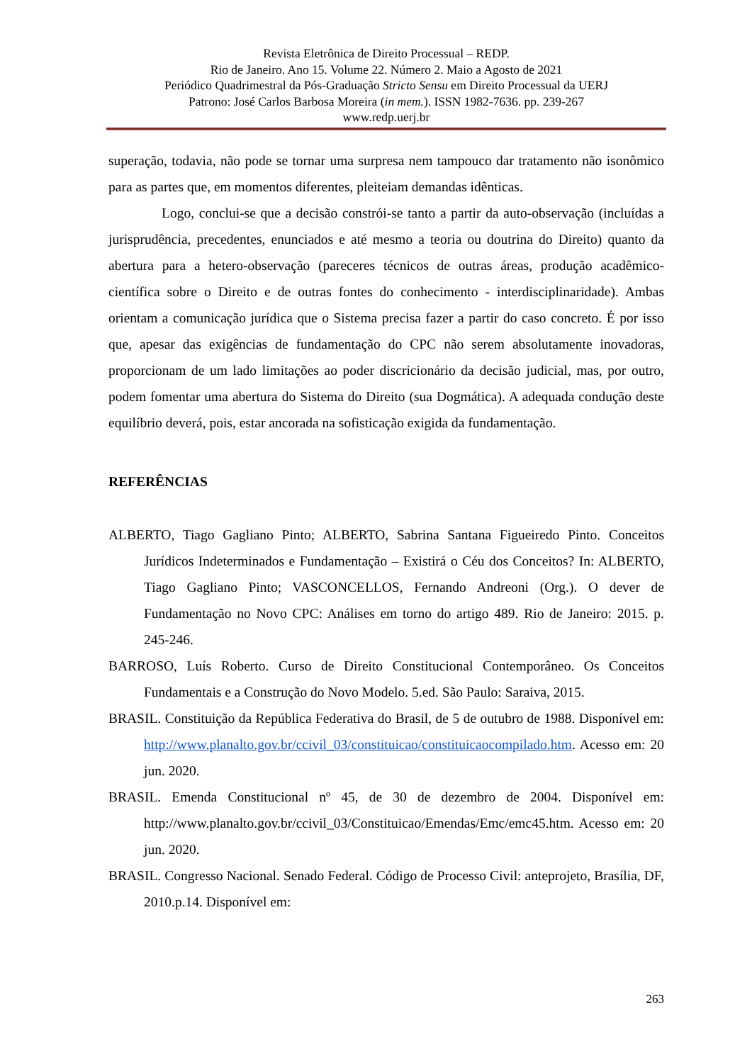Revista Eletrônica de Direito Processual – REDP.
Rio de Janeiro. Ano 15. Volume 22. Número 2. Maio a Agosto de 2021
Periódico Quadrimestral da Pós-Graduação Stricto Sensu em Direito Processual da UERJ
Patrono: José Carlos Barbosa Moreira (in mem.). ISSN 1982-7636. pp. 239-267
www.redp.uerj.br
superação, todavia, não pode se tornar uma surpresa nem tampouco dar tratamento não isonômico para as partes que, em momentos diferentes, pleiteiam demandas idênticas.
Logo, conclui-se que a decisão constrói-se tanto a partir da auto-observação (incluídas a jurisprudência, precedentes, enunciados e até mesmo a teoria ou doutrina do Direito) quanto da abertura para a hetero-observação (pareceres técnicos de outras áreas, produção acadêmico-científica sobre o Direito e de outras fontes do conhecimento - interdisciplinaridade). Ambas orientam a comunicação jurídica que o Sistema precisa fazer a partir do caso concreto. É por isso que, apesar das exigências de fundamentação do CPC não serem absolutamente inovadoras, proporcionam de um lado limitações ao poder discricionário da decisão judicial, mas, por outro, podem fomentar uma abertura do Sistema do Direito (sua Dogmática). A adequada condução deste equilíbrio deverá, pois, estar ancorada na sofisticação exigida da fundamentação.
REFERÊNCIAS
ALBERTO, Tiago Gagliano Pinto; ALBERTO, Sabrina Santana Figueiredo Pinto. Conceitos Jurídicos Indeterminados e Fundamentação – Existirá o Céu dos Conceitos? In: ALBERTO, Tiago Gagliano Pinto; VASCONCELLOS, Fernando Andreoni (Org.). O dever de Fundamentação no Novo CPC: Análises em torno do artigo 489. Rio de Janeiro: 2015. p. 245-246.
BARROSO, Luís Roberto. Curso de Direito Constitucional Contemporâneo. Os Conceitos Fundamentais e a Construção do Novo Modelo. 5.ed. São Paulo: Saraiva, 2015.
BRASIL. Constituição da República Federativa do Brasil, de 5 de outubro de 1988. Disponível em: http://www.planalto.gov.br/ccivil_03/constituicao/constituicaocompilado.htm. Acesso em: 20 jun. 2020.
BRASIL. Emenda Constitucional nº 45, de 30 de dezembro de 2004. Disponível em: http://www.planalto.gov.br/ccivil_03/Constituicao/Emendas/Emc/emc45.htm. Acesso em: 20 jun. 2020.
BRASIL. Congresso Nacional. Senado Federal. Código de Processo Civil: anteprojeto, Brasília, DF, 2010.p.14. Disponível em:
263